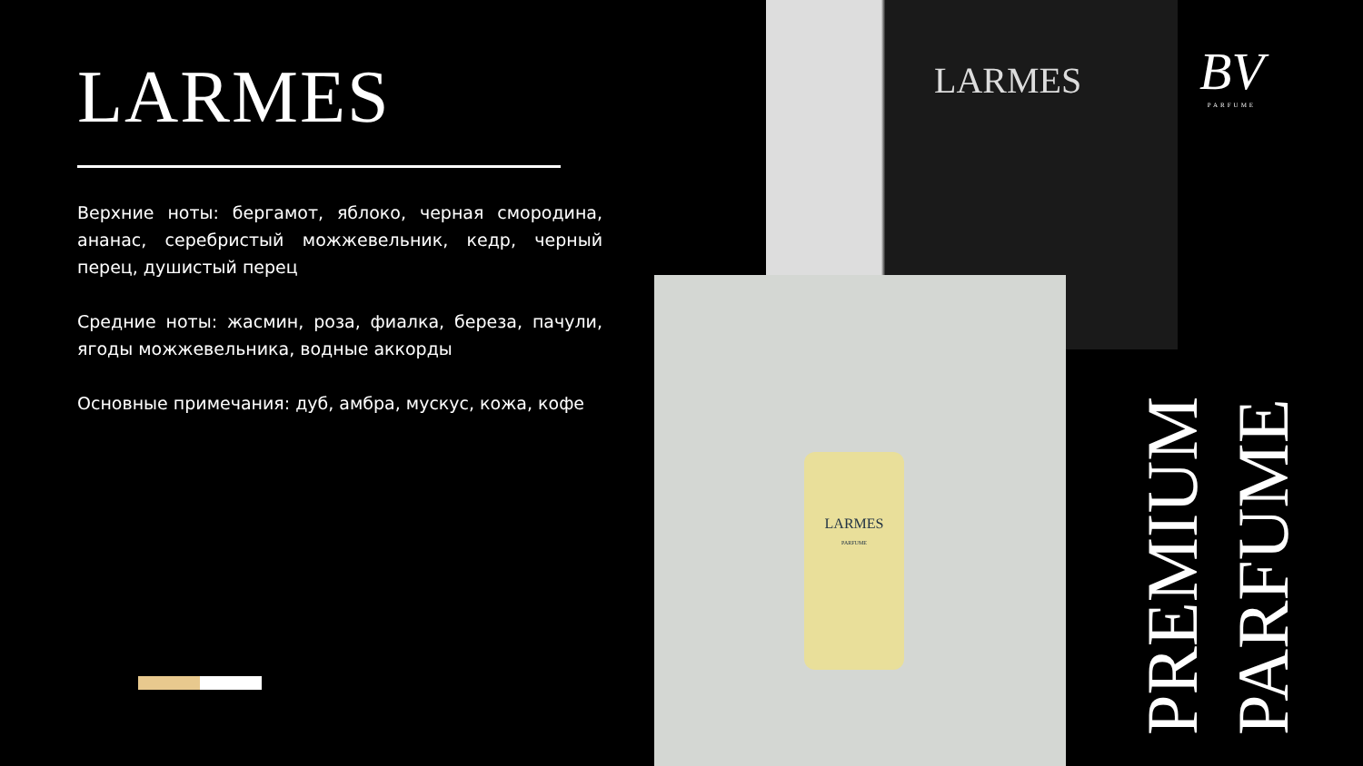LARMES
Верхние ноты: бергамот, яблоко, черная смородина, ананас, серебристый можжевельник, кедр, черный перец, душистый перец
Средние ноты: жасмин, роза, фиалка, береза, пачули, ягоды можжевельника, водные аккорды
Основные примечания: дуб, амбра, мускус, кожа, кофе
LARMES
LARMES
PARFUME
BV
PARFUME
PREMIUM PARFUME